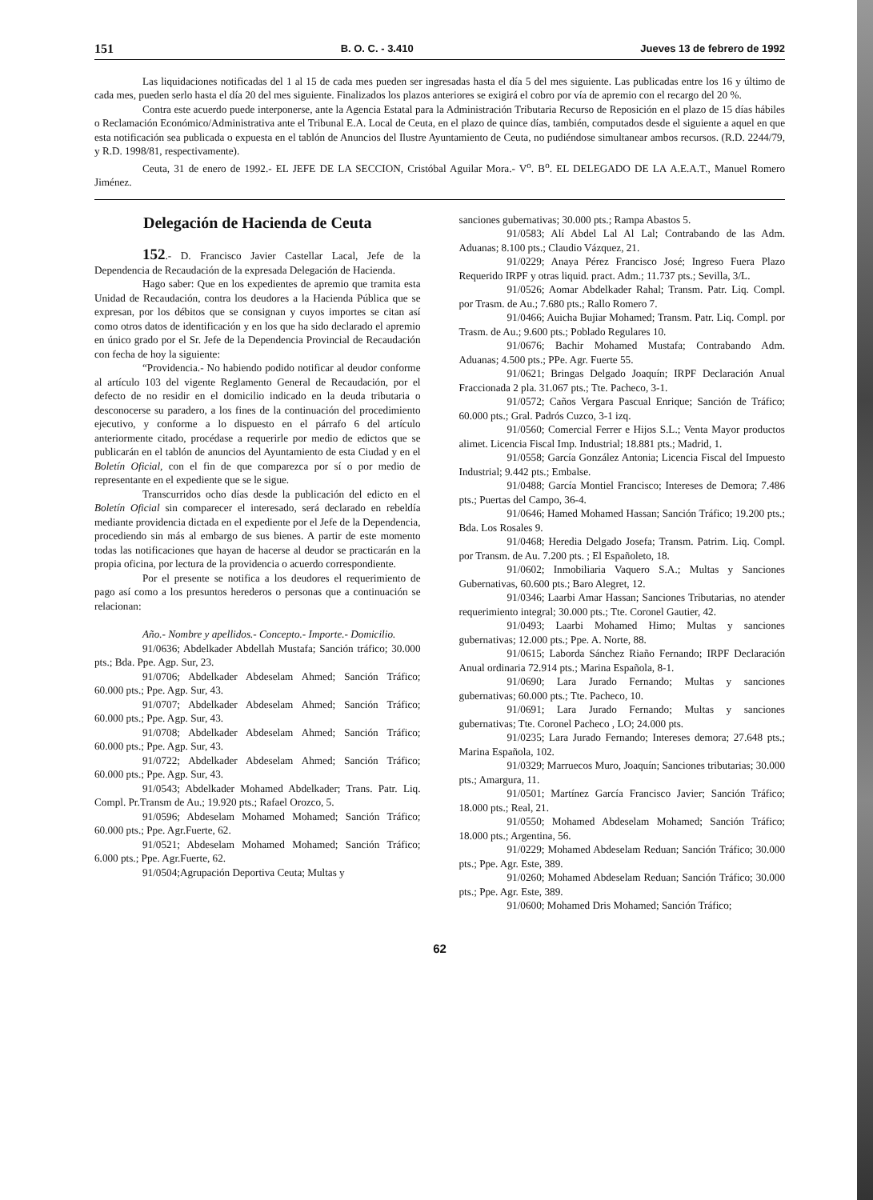151 B. O. C. - 3.410 Jueves 13 de febrero de 1992
Las liquidaciones notificadas del 1 al 15 de cada mes pueden ser ingresadas hasta el día 5 del mes siguiente. Las publicadas entre los 16 y último de cada mes, pueden serlo hasta el día 20 del mes siguiente. Finalizados los plazos anteriores se exigirá el cobro por vía de apremio con el recargo del 20 %.
Contra este acuerdo puede interponerse, ante la Agencia Estatal para la Administración Tributaria Recurso de Reposición en el plazo de 15 días hábiles o Reclamación Económico/Administrativa ante el Tribunal E.A. Local de Ceuta, en el plazo de quince días, también, computados desde el siguiente a aquel en que esta notificación sea publicada o expuesta en el tablón de Anuncios del Ilustre Ayuntamiento de Ceuta, no pudiéndose simultanear ambos recursos. (R.D. 2244/79, y R.D. 1998/81, respectivamente).
Ceuta, 31 de enero de 1992.- EL JEFE DE LA SECCION, Cristóbal Aguilar Mora.- V<sup>o</sup>. B<sup>o</sup>. EL DELEGADO DE LA A.E.A.T., Manuel Romero Jiménez.
Delegación de Hacienda de Ceuta
152.- D. Francisco Javier Castellar Lacal, Jefe de la Dependencia de Recaudación de la expresada Delegación de Hacienda.
Hago saber: Que en los expedientes de apremio que tramita esta Unidad de Recaudación, contra los deudores a la Hacienda Pública que se expresan, por los débitos que se consignan y cuyos importes se citan así como otros datos de identificación y en los que ha sido declarado el apremio en único grado por el Sr. Jefe de la Dependencia Provincial de Recaudación con fecha de hoy la siguiente:
“Providencia.- No habiendo podido notificar al deudor conforme al artículo 103 del vigente Reglamento General de Recaudación, por el defecto de no residir en el domicilio indicado en la deuda tributaria o desconocerse su paradero, a los fines de la continuación del procedimiento ejecutivo, y conforme a lo dispuesto en el párrafo 6 del artículo anteriormente citado, procédase a requerirle por medio de edictos que se publicarán en el tablón de anuncios del Ayuntamiento de esta Ciudad y en el Boletín Oficial, con el fin de que comparezca por sí o por medio de representante en el expediente que se le sigue.
Transcurridos ocho días desde la publicación del edicto en el Boletín Oficial sin comparecer el interesado, será declarado en rebeldía mediante providencia dictada en el expediente por el Jefe de la Dependencia, procediendo sin más al embargo de sus bienes. A partir de este momento todas las notificaciones que hayan de hacerse al deudor se practicarán en la propia oficina, por lectura de la providencia o acuerdo correspondiente.
Por el presente se notifica a los deudores el requerimiento de pago así como a los presuntos herederos o personas que a continuación se relacionan:
Año.- Nombre y apellidos.- Concepto.- Importe.- Domicilio.
91/0636; Abdelkader Abdellah Mustafa; Sanción tráfico; 30.000 pts.; Bda. Ppe. Agp. Sur, 23.
91/0706; Abdelkader Abdeselam Ahmed; Sanción Tráfico; 60.000 pts.; Ppe. Agp. Sur, 43.
91/0707; Abdelkader Abdeselam Ahmed; Sanción Tráfico; 60.000 pts.; Ppe. Agp. Sur, 43.
91/0708; Abdelkader Abdeselam Ahmed; Sanción Tráfico; 60.000 pts.; Ppe. Agp. Sur, 43.
91/0722; Abdelkader Abdeselam Ahmed; Sanción Tráfico; 60.000 pts.; Ppe. Agp. Sur, 43.
91/0543; Abdelkader Mohamed Abdelkader; Trans. Patr. Liq. Compl. Pr.Transm de Au.; 19.920 pts.; Rafael Orozco, 5.
91/0596; Abdeselam Mohamed Mohamed; Sanción Tráfico; 60.000 pts.; Ppe. Agr.Fuerte, 62.
91/0521; Abdeselam Mohamed Mohamed; Sanción Tráfico; 6.000 pts.; Ppe. Agr.Fuerte, 62.
91/0504;Agrupación Deportiva Ceuta; Multas y
sanciones gubernativas; 30.000 pts.; Rampa Abastos 5.
91/0583; Alí Abdel Lal Al Lal; Contrabando de las Adm. Aduanas; 8.100 pts.; Claudio Vázquez, 21.
91/0229; Anaya Pérez Francisco José; Ingreso Fuera Plazo Requerido IRPF y otras liquid. pract. Adm.; 11.737 pts.; Sevilla, 3/L.
91/0526; Aomar Abdelkader Rahal; Transm. Patr. Liq. Compl. por Trasm. de Au.; 7.680 pts.; Rallo Romero 7.
91/0466; Auicha Bujiar Mohamed; Transm. Patr. Liq. Compl. por Trasm. de Au.; 9.600 pts.; Poblado Regulares 10.
91/0676; Bachir Mohamed Mustafa; Contrabando Adm. Aduanas; 4.500 pts.; PPe. Agr. Fuerte 55.
91/0621; Bringas Delgado Joaquín; IRPF Declaración Anual Fraccionada 2 pla. 31.067 pts.; Tte. Pacheco, 3-1.
91/0572; Caños Vergara Pascual Enrique; Sanción de Tráfico; 60.000 pts.; Gral. Padrós Cuzco, 3-1 izq.
91/0560; Comercial Ferrer e Hijos S.L.; Venta Mayor productos alimet. Licencia Fiscal Imp. Industrial; 18.881 pts.; Madrid, 1.
91/0558; García González Antonia; Licencia Fiscal del Impuesto Industrial; 9.442 pts.; Embalse.
91/0488; García Montiel Francisco; Intereses de Demora; 7.486 pts.; Puertas del Campo, 36-4.
91/0646; Hamed Mohamed Hassan; Sanción Tráfico; 19.200 pts.; Bda. Los Rosales 9.
91/0468; Heredia Delgado Josefa; Transm. Patrim. Liq. Compl. por Transm. de Au. 7.200 pts. ; El Españoleto, 18.
91/0602; Inmobiliaria Vaquero S.A.; Multas y Sanciones Gubernativas, 60.600 pts.; Baro Alegret, 12.
91/0346; Laarbi Amar Hassan; Sanciones Tributarias, no atender requerimiento integral; 30.000 pts.; Tte. Coronel Gautier, 42.
91/0493; Laarbi Mohamed Himo; Multas y sanciones gubernativas; 12.000 pts.; Ppe. A. Norte, 88.
91/0615; Laborda Sánchez Riaño Fernando; IRPF Declaración Anual ordinaria 72.914 pts.; Marina Española, 8-1.
91/0690; Lara Jurado Fernando; Multas y sanciones gubernativas; 60.000 pts.; Tte. Pacheco, 10.
91/0691; Lara Jurado Fernando; Multas y sanciones gubernativas; Tte. Coronel Pacheco , LO; 24.000 pts.
91/0235; Lara Jurado Fernando; Intereses demora; 27.648 pts.; Marina Española, 102.
91/0329; Marruecos Muro, Joaquín; Sanciones tributarias; 30.000 pts.; Amargura, 11.
91/0501; Martínez García Francisco Javier; Sanción Tráfico; 18.000 pts.; Real, 21.
91/0550; Mohamed Abdeselam Mohamed; Sanción Tráfico; 18.000 pts.; Argentina, 56.
91/0229; Mohamed Abdeselam Reduan; Sanción Tráfico; 30.000 pts.; Ppe. Agr. Este, 389.
91/0260; Mohamed Abdeselam Reduan; Sanción Tráfico; 30.000 pts.; Ppe. Agr. Este, 389.
91/0600; Mohamed Dris Mohamed; Sanción Tráfico;
62